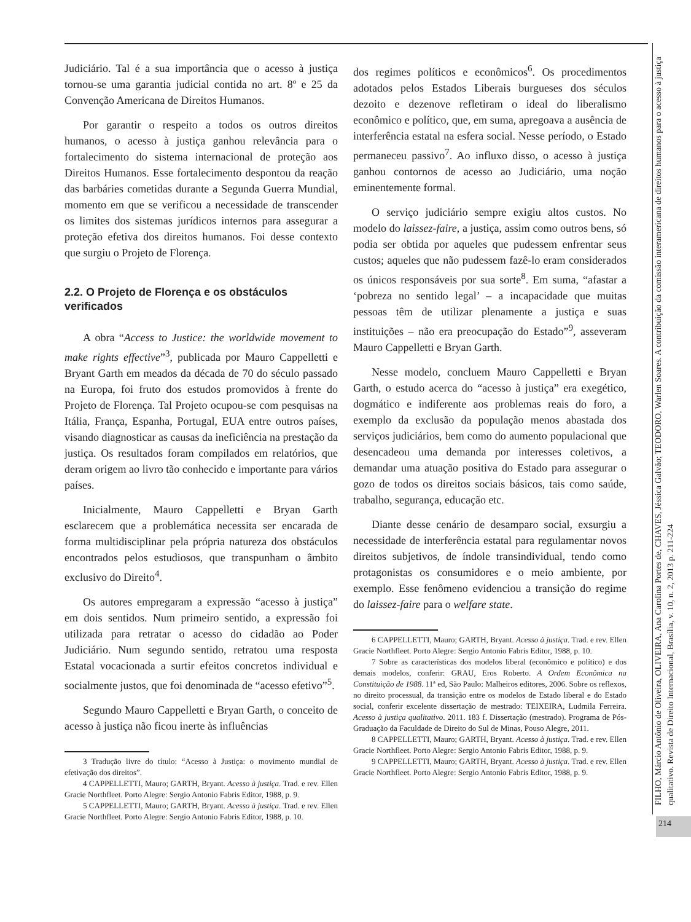Judiciário. Tal é a sua importância que o acesso à justiça tornou-se uma garantia judicial contida no art. 8º e 25 da Convenção Americana de Direitos Humanos.
Por garantir o respeito a todos os outros direitos humanos, o acesso à justiça ganhou relevância para o fortalecimento do sistema internacional de proteção aos Direitos Humanos. Esse fortalecimento despontou da reação das barbáries cometidas durante a Segunda Guerra Mundial, momento em que se verificou a necessidade de transcender os limites dos sistemas jurídicos internos para assegurar a proteção efetiva dos direitos humanos. Foi desse contexto que surgiu o Projeto de Florença.
2.2. O Projeto de Florença e os obstáculos verificados
A obra “Access to Justice: the worldwide movement to make rights effective”<sup>3</sup>, publicada por Mauro Cappelletti e Bryant Garth em meados da década de 70 do século passado na Europa, foi fruto dos estudos promovidos à frente do Projeto de Florença. Tal Projeto ocupou-se com pesquisas na Itália, França, Espanha, Portugal, EUA entre outros países, visando diagnosticar as causas da ineficiência na prestação da justiça. Os resultados foram compilados em relatórios, que deram origem ao livro tão conhecido e importante para vários países.
Inicialmente, Mauro Cappelletti e Bryan Garth esclarecem que a problemática necessita ser encarada de forma multidisciplinar pela própria natureza dos obstáculos encontrados pelos estudiosos, que transpunham o âmbito exclusivo do Direito<sup>4</sup>.
Os autores empregaram a expressão “acesso à justiça” em dois sentidos. Num primeiro sentido, a expressão foi utilizada para retratar o acesso do cidadão ao Poder Judiciário. Num segundo sentido, retratou uma resposta Estatal vocacionada a surtir efeitos concretos individual e socialmente justos, que foi denominada de “acesso efetivo”<sup>5</sup>.
Segundo Mauro Cappelletti e Bryan Garth, o conceito de acesso à justiça não ficou inerte às influências
3 Tradução livre do título: “Acesso à Justiça: o movimento mundial de efetivação dos direitos”.
4 CAPPELLETTI, Mauro; GARTH, Bryant. Acesso à justiça. Trad. e rev. Ellen Gracie Northfleet. Porto Alegre: Sergio Antonio Fabris Editor, 1988, p. 9.
5 CAPPELLETTI, Mauro; GARTH, Bryant. Acesso à justiça. Trad. e rev. Ellen Gracie Northfleet. Porto Alegre: Sergio Antonio Fabris Editor, 1988, p. 10.
dos regimes políticos e econômicos<sup>6</sup>. Os procedimentos adotados pelos Estados Liberais burgueses dos séculos dezoito e dezenove refletiram o ideal do liberalismo econômico e político, que, em suma, apregoava a ausência de interferência estatal na esfera social. Nesse período, o Estado permaneceu passivo<sup>7</sup>. Ao influxo disso, o acesso à justiça ganhou contornos de acesso ao Judiciário, uma noção eminentemente formal.
O serviço judiciário sempre exigiu altos custos. No modelo do laissez-faire, a justiça, assim como outros bens, só podia ser obtida por aqueles que pudessem enfrentar seus custos; aqueles que não pudessem fazê-lo eram considerados os únicos responsáveis por sua sorte<sup>8</sup>. Em suma, “afastar a ‘pobreza no sentido legal’ – a incapacidade que muitas pessoas têm de utilizar plenamente a justiça e suas instituições – não era preocupação do Estado”<sup>9</sup>, asseveram Mauro Cappelletti e Bryan Garth.
Nesse modelo, concluem Mauro Cappelletti e Bryan Garth, o estudo acerca do “acesso à justiça” era exegético, dogmático e indiferente aos problemas reais do foro, a exemplo da exclusão da população menos abastada dos serviços judiciários, bem como do aumento populacional que desencadeou uma demanda por interesses coletivos, a demandar uma atuação positiva do Estado para assegurar o gozo de todos os direitos sociais básicos, tais como saúde, trabalho, segurança, educação etc.
Diante desse cenário de desamparo social, exsurgiu a necessidade de interferência estatal para regulamentar novos direitos subjetivos, de índole transindividual, tendo como protagonistas os consumidores e o meio ambiente, por exemplo. Esse fenômeno evidenciou a transição do regime do laissez-faire para o welfare state.
6 CAPPELLETTI, Mauro; GARTH, Bryant. Acesso à justiça. Trad. e rev. Ellen Gracie Northfleet. Porto Alegre: Sergio Antonio Fabris Editor, 1988, p. 10.
7 Sobre as características dos modelos liberal (econômico e político) e dos demais modelos, conferir: GRAU, Eros Roberto. A Ordem Econômica na Constituição de 1988. 11ª ed, São Paulo: Malheiros editores, 2006. Sobre os reflexos, no direito processual, da transição entre os modelos de Estado liberal e do Estado social, conferir excelente dissertação de mestrado: TEIXEIRA, Ludmila Ferreira. Acesso à justiça qualitativo. 2011. 183 f. Dissertação (mestrado). Programa de Pós-Graduação da Faculdade de Direito do Sul de Minas, Pouso Alegre, 2011.
8 CAPPELLETTI, Mauro; GARTH, Bryant. Acesso à justiça. Trad. e rev. Ellen Gracie Northfleet. Porto Alegre: Sergio Antonio Fabris Editor, 1988, p. 9.
9 CAPPELLETTI, Mauro; GARTH, Bryant. Acesso à justiça. Trad. e rev. Ellen Gracie Northfleet. Porto Alegre: Sergio Antonio Fabris Editor, 1988, p. 9.
FILHO, Márcio Antônio de Oliveira, OLIVEIRA, Ana Carolina Portes de, CHAVES, Jéssica Galvão; TEODORO, Warlen Soares. A contribuição da comissão interamericana de direitos humanos para o acesso à justiça qualitativo. Revista de Direito Internacional, Brasília, v. 10, n. 2, 2013 p. 211-224
214